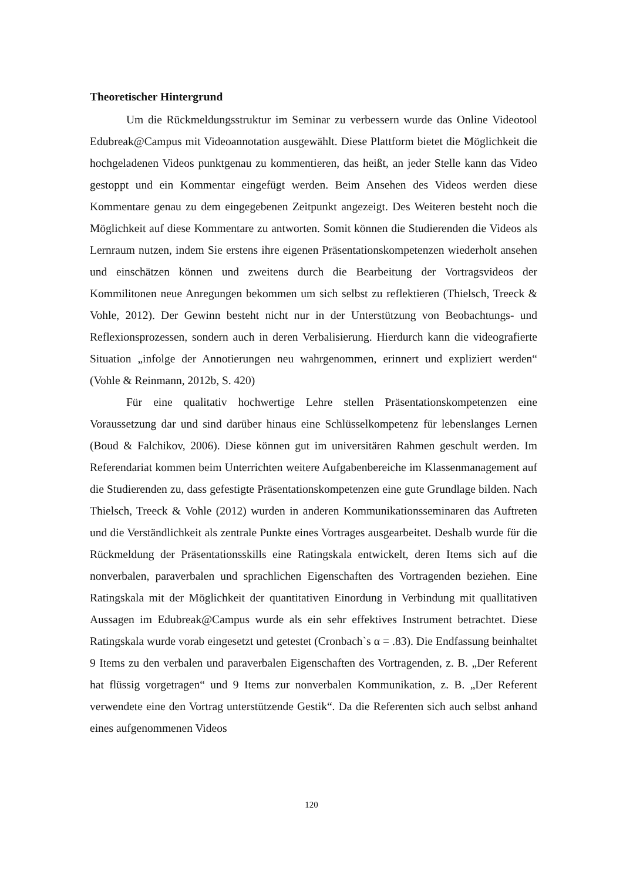Theoretischer Hintergrund
Um die Rückmeldungsstruktur im Seminar zu verbessern wurde das Online Videotool Edubreak@Campus mit Videoannotation ausgewählt. Diese Plattform bietet die Möglichkeit die hochgeladenen Videos punktgenau zu kommentieren, das heißt, an jeder Stelle kann das Video gestoppt und ein Kommentar eingefügt werden. Beim Ansehen des Videos werden diese Kommentare genau zu dem eingegebenen Zeitpunkt angezeigt. Des Weiteren besteht noch die Möglichkeit auf diese Kommentare zu antworten. Somit können die Studierenden die Videos als Lernraum nutzen, indem Sie erstens ihre eigenen Präsentationskompetenzen wiederholt ansehen und einschätzen können und zweitens durch die Bearbeitung der Vortragsvideos der Kommilitonen neue Anregungen bekommen um sich selbst zu reflektieren (Thielsch, Treeck & Vohle, 2012). Der Gewinn besteht nicht nur in der Unterstützung von Beobachtungs- und Reflexionsprozessen, sondern auch in deren Verbalisierung. Hierdurch kann die videografierte Situation „infolge der Annotierungen neu wahrgenommen, erinnert und expliziert werden“ (Vohle & Reinmann, 2012b, S. 420)
Für eine qualitativ hochwertige Lehre stellen Präsentationskompetenzen eine Voraussetzung dar und sind darüber hinaus eine Schlüsselkompetenz für lebenslanges Lernen (Boud & Falchikov, 2006). Diese können gut im universitären Rahmen geschult werden. Im Referendariat kommen beim Unterrichten weitere Aufgabenbereiche im Klassenmanagement auf die Studierenden zu, dass gefestigte Präsentationskompetenzen eine gute Grundlage bilden. Nach Thielsch, Treeck & Vohle (2012) wurden in anderen Kommunikationsseminaren das Auftreten und die Verständlichkeit als zentrale Punkte eines Vortrages ausgearbeitet. Deshalb wurde für die Rückmeldung der Präsentationsskills eine Ratingskala entwickelt, deren Items sich auf die nonverbalen, paraverbalen und sprachlichen Eigenschaften des Vortragenden beziehen. Eine Ratingskala mit der Möglichkeit der quantitativen Einordung in Verbindung mit quallitativen Aussagen im Edubreak@Campus wurde als ein sehr effektives Instrument betrachtet. Diese Ratingskala wurde vorab eingesetzt und getestet (Cronbach`s α = .83). Die Endfassung beinhaltet 9 Items zu den verbalen und paraverbalen Eigenschaften des Vortragenden, z. B. „Der Referent hat flüssig vorgetragen“ und 9 Items zur nonverbalen Kommunikation, z. B. „Der Referent verwendete eine den Vortrag unterstützende Gestik“. Da die Referenten sich auch selbst anhand eines aufgenommenen Videos
120